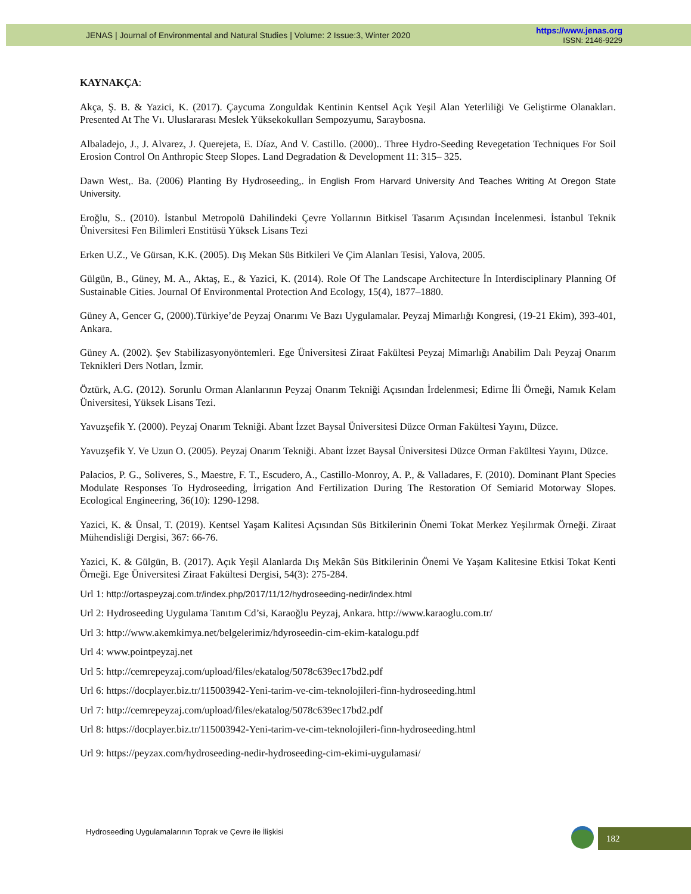JENAS | Journal of Environmental and Natural Studies | Volume: 2 Issue:3, Winter 2020
https://www.jenas.org
ISSN: 2146-9229
KAYNAKÇA:
Akça, Ş. B. & Yazici, K. (2017). Çaycuma Zonguldak Kentinin Kentsel Açık Yeşil Alan Yeterliliği Ve Geliştirme Olanakları. Presented At The Vı. Uluslararası Meslek Yüksekokulları Sempozyumu, Saraybosna.
Albaladejo, J., J. Alvarez, J. Querejeta, E. Díaz, And V. Castillo. (2000).. Three Hydro-Seeding Revegetation Techniques For Soil Erosion Control On Anthropic Steep Slopes. Land Degradation & Development 11: 315– 325.
Dawn West,. Ba. (2006) Planting By Hydroseeding,. İn English From Harvard University And Teaches Writing At Oregon State University.
Eroğlu, S.. (2010). İstanbul Metropolü Dahilindeki Çevre Yollarının Bitkisel Tasarım Açısından İncelenmesi. İstanbul Teknik Üniversitesi Fen Bilimleri Enstitüsü Yüksek Lisans Tezi
Erken U.Z., Ve Gürsan, K.K. (2005). Dış Mekan Süs Bitkileri Ve Çim Alanları Tesisi, Yalova, 2005.
Gülgün, B., Güney, M. A., Aktaş, E., & Yazici, K. (2014). Role Of The Landscape Architecture İn Interdisciplinary Planning Of Sustainable Cities. Journal Of Environmental Protection And Ecology, 15(4), 1877–1880.
Güney A, Gencer G, (2000).Türkiye’de Peyzaj Onarımı Ve Bazı Uygulamalar. Peyzaj Mimarlığı Kongresi, (19-21 Ekim), 393-401, Ankara.
Güney A. (2002). Şev Stabilizasyonyöntemleri. Ege Üniversitesi Ziraat Fakültesi Peyzaj Mimarlığı Anabilim Dalı Peyzaj Onarım Teknikleri Ders Notları, İzmir.
Öztürk, A.G. (2012). Sorunlu Orman Alanlarının Peyzaj Onarım Tekniği Açısından İrdelenmesi; Edirne İli Örneği, Namık Kelam Üniversitesi, Yüksek Lisans Tezi.
Yavuzşefik Y. (2000). Peyzaj Onarım Tekniği. Abant İzzet Baysal Üniversitesi Düzce Orman Fakültesi Yayını, Düzce.
Yavuzşefik Y. Ve Uzun O. (2005). Peyzaj Onarım Tekniği. Abant İzzet Baysal Üniversitesi Düzce Orman Fakültesi Yayını, Düzce.
Palacios, P. G., Soliveres, S., Maestre, F. T., Escudero, A., Castillo-Monroy, A. P., & Valladares, F. (2010). Dominant Plant Species Modulate Responses To Hydroseeding, İrrigation And Fertilization During The Restoration Of Semiarid Motorway Slopes. Ecological Engineering, 36(10): 1290-1298.
Yazici, K. & Ünsal, T. (2019). Kentsel Yaşam Kalitesi Açısından Süs Bitkilerinin Önemi Tokat Merkez Yeşilırmak Örneği. Ziraat Mühendisliği Dergisi, 367: 66-76.
Yazici, K. & Gülgün, B. (2017). Açık Yeşil Alanlarda Dış Mekân Süs Bitkilerinin Önemi Ve Yaşam Kalitesine Etkisi Tokat Kenti Örneği. Ege Üniversitesi Ziraat Fakültesi Dergisi, 54(3): 275-284.
Url 1: http://ortaspeyzaj.com.tr/index.php/2017/11/12/hydroseeding-nedir/index.html
Url 2: Hydroseeding Uygulama Tanıtım Cd’si, Karaoğlu Peyzaj, Ankara. http://www.karaoglu.com.tr/
Url 3: http://www.akemkimya.net/belgelerimiz/hdyroseedin-cim-ekim-katalogu.pdf
Url 4: www.pointpeyzaj.net
Url 5: http://cemrepeyzaj.com/upload/files/ekatalog/5078c639ec17bd2.pdf
Url 6: https://docplayer.biz.tr/115003942-Yeni-tarim-ve-cim-teknolojileri-finn-hydroseeding.html
Url 7: http://cemrepeyzaj.com/upload/files/ekatalog/5078c639ec17bd2.pdf
Url 8: https://docplayer.biz.tr/115003942-Yeni-tarim-ve-cim-teknolojileri-finn-hydroseeding.html
Url 9: https://peyzax.com/hydroseeding-nedir-hydroseeding-cim-ekimi-uygulamasi/
Hydroseeding Uygulamalarının Toprak ve Çevre ile İlişkisi
182